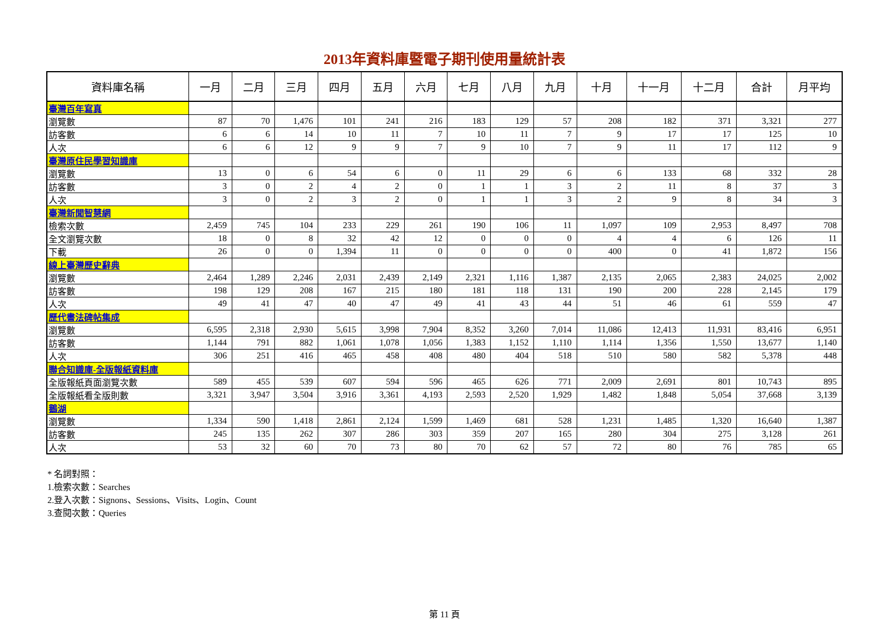2013年資料庫暨電子期刊使用量統計表
| 資料庫名稱 | 一月 | 二月 | 三月 | 四月 | 五月 | 六月 | 七月 | 八月 | 九月 | 十月 | 十一月 | 十二月 | 合計 | 月平均 |
| --- | --- | --- | --- | --- | --- | --- | --- | --- | --- | --- | --- | --- | --- | --- |
| 臺灣百年寫真 | | | | | | | | | | | | | | |
| 瀏覽數 | 87 | 70 | 1,476 | 101 | 241 | 216 | 183 | 129 | 57 | 208 | 182 | 371 | 3,321 | 277 |
| 訪客數 | 6 | 6 | 14 | 10 | 11 | 7 | 10 | 11 | 7 | 9 | 17 | 17 | 125 | 10 |
| 人次 | 6 | 6 | 12 | 9 | 9 | 7 | 9 | 10 | 7 | 9 | 11 | 17 | 112 | 9 |
| 臺灣原住民學習知識庫 | | | | | | | | | | | | | | |
| 瀏覽數 | 13 | 0 | 6 | 54 | 6 | 0 | 11 | 29 | 6 | 6 | 133 | 68 | 332 | 28 |
| 訪客數 | 3 | 0 | 2 | 4 | 2 | 0 | 1 | 1 | 3 | 2 | 11 | 8 | 37 | 3 |
| 人次 | 3 | 0 | 2 | 3 | 2 | 0 | 1 | 1 | 3 | 2 | 9 | 8 | 34 | 3 |
| 臺灣新聞智慧網 | | | | | | | | | | | | | | |
| 檢索次數 | 2,459 | 745 | 104 | 233 | 229 | 261 | 190 | 106 | 11 | 1,097 | 109 | 2,953 | 8,497 | 708 |
| 全文瀏覽次數 | 18 | 0 | 8 | 32 | 42 | 12 | 0 | 0 | 0 | 4 | 4 | 6 | 126 | 11 |
| 下載 | 26 | 0 | 0 | 1,394 | 11 | 0 | 0 | 0 | 0 | 400 | 0 | 41 | 1,872 | 156 |
| 線上臺灣歷史辭典 | | | | | | | | | | | | | | |
| 瀏覽數 | 2,464 | 1,289 | 2,246 | 2,031 | 2,439 | 2,149 | 2,321 | 1,116 | 1,387 | 2,135 | 2,065 | 2,383 | 24,025 | 2,002 |
| 訪客數 | 198 | 129 | 208 | 167 | 215 | 180 | 181 | 118 | 131 | 190 | 200 | 228 | 2,145 | 179 |
| 人次 | 49 | 41 | 47 | 40 | 47 | 49 | 41 | 43 | 44 | 51 | 46 | 61 | 559 | 47 |
| 歷代書法碑帖集成 | | | | | | | | | | | | | | |
| 瀏覽數 | 6,595 | 2,318 | 2,930 | 5,615 | 3,998 | 7,904 | 8,352 | 3,260 | 7,014 | 11,086 | 12,413 | 11,931 | 83,416 | 6,951 |
| 訪客數 | 1,144 | 791 | 882 | 1,061 | 1,078 | 1,056 | 1,383 | 1,152 | 1,110 | 1,114 | 1,356 | 1,550 | 13,677 | 1,140 |
| 人次 | 306 | 251 | 416 | 465 | 458 | 408 | 480 | 404 | 518 | 510 | 580 | 582 | 5,378 | 448 |
| 聯合知識庫-全版報紙資料庫 | | | | | | | | | | | | | | |
| 全版報紙頁面瀏覽次數 | 589 | 455 | 539 | 607 | 594 | 596 | 465 | 626 | 771 | 2,009 | 2,691 | 801 | 10,743 | 895 |
| 全版報紙看全版則數 | 3,321 | 3,947 | 3,504 | 3,916 | 3,361 | 4,193 | 2,593 | 2,520 | 1,929 | 1,482 | 1,848 | 5,054 | 37,668 | 3,139 |
| 鵝湖 | | | | | | | | | | | | | | |
| 瀏覽數 | 1,334 | 590 | 1,418 | 2,861 | 2,124 | 1,599 | 1,469 | 681 | 528 | 1,231 | 1,485 | 1,320 | 16,640 | 1,387 |
| 訪客數 | 245 | 135 | 262 | 307 | 286 | 303 | 359 | 207 | 165 | 280 | 304 | 275 | 3,128 | 261 |
| 人次 | 53 | 32 | 60 | 70 | 73 | 80 | 70 | 62 | 57 | 72 | 80 | 76 | 785 | 65 |
* 名詞對照：
1.檢索次數：Searches
2.登入次數：Signons、Sessions、Visits、Login、Count
3.查閱次數：Queries
第 11 頁